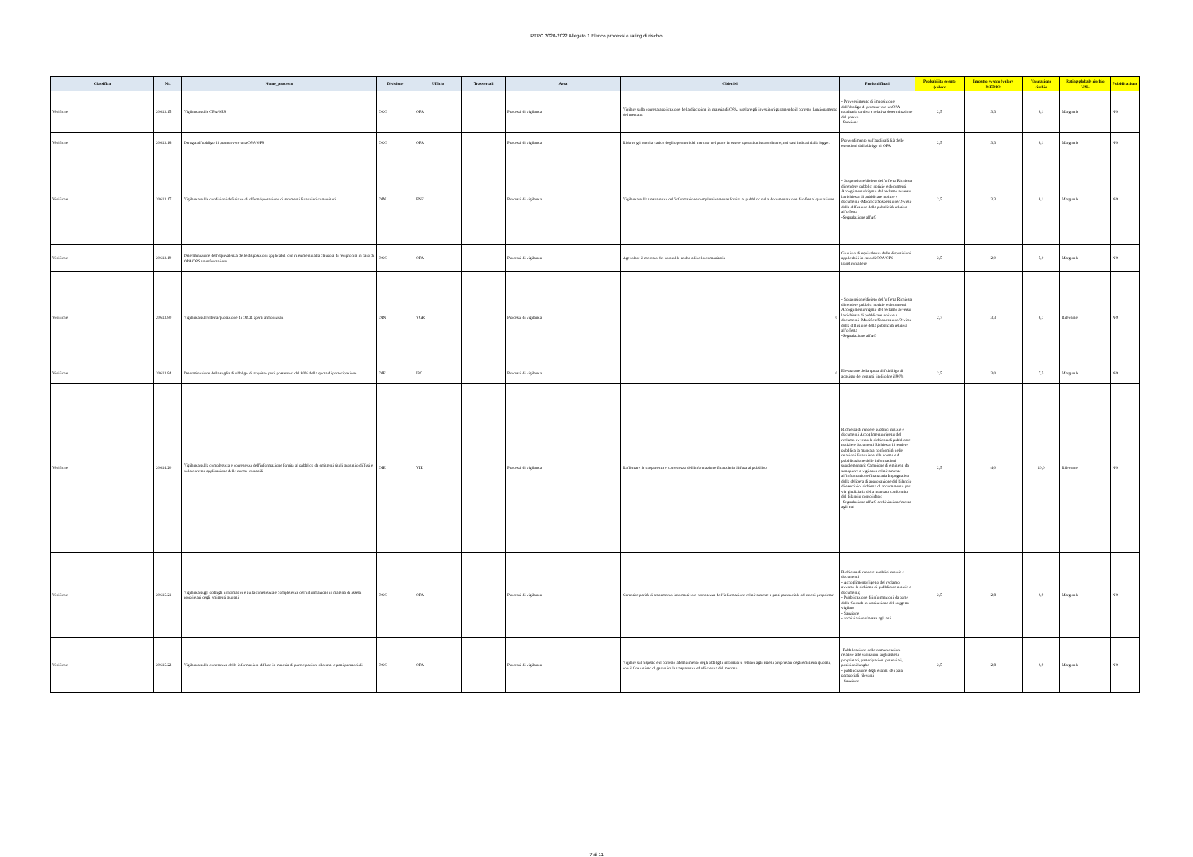PTPC 2020-2022 Allegato 1 Elenco processi e rating di rischio
| Classifica | Nr. | Nome_processo | Divisione | Ufficio | Trasversali | Area | Obiettivi | Prodotti finali | Probabilità evento (valore | Impatto evento (valore MEDIO | Valutazione rischio | Rating globale rischio VAL | Pubblicazione |
| --- | --- | --- | --- | --- | --- | --- | --- | --- | --- | --- | --- | --- | --- |
| Verifiche | 20613.15 | Vigilanza sulle OPA/OPS | DCG | OPA | | Processi di vigilanza | Vigilare sulla corretta applicazione della disciplina in materia di OPA, tutelare gli investitori garantendo il corretto funzionamento del mercato. | - Provvedimento di imposizione dell'obbligo di promuovere un'OPA totalitaria tardiva e relativa determinazione del prezzo -Sanzione | 2,5 | 3,3 | 8,1 | Marginale | NO |
| Verifiche | 20613.16 | Deroga all'obbligo di promuovere una OPA/OPS | DCG | OPA | | Processi di vigilanza | Ridurre gli oneri a carico degli operatori del mercato nel porre in essere operazioni straordinarie, nei casi indicati dalla legge. | Provvedimento sull'applicabilità delle esenzioni dall'obbligo di OPA | 2,5 | 3,3 | 8,1 | Marginale | NO |
| Verifiche | 20613.17 | Vigilanza sulle condizioni definitive di offerta/quotazione di strumenti finanziari comunitari | DIN | PNE | | Processi di vigilanza | Vigilanza sulla trasparenza dell'informazione complessivamente fornita al pubblico nella documentazione di offerta/ quotazione | - Sospensione/divieto dell'offerta Richiesta di rendere pubblici notizie e documenti Accoglimento/rigetto del reclamo avverso la richiesta di pubblicare notizie e documenti -Modifica/Sospensione/Divieto della diffusione della pubblicità relativa all'offerta -Segnalazione all'AG | 2,5 | 3,3 | 8,1 | Marginale | NO |
| Verifiche | 20613.19 | Determinazione dell'equivalenza delle disposizioni applicabili con riferimento alla clausola di reciprocità in caso di OPA/OPS transfrontaliere. | DCG | OPA | | Processi di vigilanza | Agevolare il mercato del controllo anche a livello comunitario | Giudizio di equivalenza delle disposizioni applicabili in caso di OPA/OPS transfrontaliere | 2,5 | 2,0 | 5,0 | Marginale | NO |
| Verifiche | 20613.80 | Vigilanza sull'offerta/quotazione di OICR aperti armonizzati | DIN | VGR | | Processi di vigilanza | 0 | - Sospensione/divieto dell'offerta Richiesta di rendere pubblici notizie e documenti Accoglimento/rigetto del reclamo avverso la richiesta di pubblicare notizie e documenti -Modifica/Sospensione/Divieto della diffusione della pubblicità relativa all'offerta -Segnalazione all'AG | 2,7 | 3,3 | 8,7 | Rilevante | NO |
| Verifiche | 20613.84 | Determinazione della soglia di obbligo di acquisto per i possessori del 90% della quota di partecipazione | DIE | IPO | | Processi di vigilanza | 0 | Elevazione della quota di l'obbligo di acquisto dei restanti titoli oltre il 90% | 2,5 | 3,0 | 7,5 | Marginale | NO |
| Verifiche | 20614.20 | Vigilanza sulla completezza e correttezza dell'informazione fornita al pubblico da emittenti titoli quotati o diffusi e sulla corretta applicazione delle norme contabili | DIE | VIE | | Processi di vigilanza | Rafforzare la trasparenza e correttezza dell'informazione finanziaria diffusa al pubblico | Richiesta di rendere pubblici notizie e documenti Accoglimento/rigetto del reclamo avverso la richiesta di pubblicare notizie e documenti Richiesta di rendere pubblica la mancata conformità delle relazioni finanziarie alle norme e di pubblicazione delle informazioni supplementari; Campione di emittenti da sottoporre a vigilanza relativamente all'informazione finanziaria Impugnativa della delibera di approvazione del bilancio di esercizio/ richiesta di accertamento per via giudiziaria della mancata conformità del bilancio consolidato; -Segnalazione all'AG archiviazione/messa agli atti | 2,5 | 4,0 | 10,0 | Rilevante | NO |
| Verifiche | 20615.21 | Vigilanza sugli obblighi informativi e sulla correttezza e completezza dell'informazione in materia di assetti proprietari degli emittenti quotati | DCG | OPA | | Processi di vigilanza | Garantire parità di trattamento informativo e correttezza dell'informazione relativamente a patti parasociale ed assetti proprietari | Richiesta di rendere pubblici notizie e documenti - Accoglimento/rigetto del reclamo avverso la richiesta di pubblicare notizie e documenti; - Pubblicazione di informazioni da parte della Consob in sostituzione del soggetto vigilato - Sanzione - archiviazione/messa agli atti | 2,5 | 2,8 | 6,9 | Marginale | NO |
| Verifiche | 20615.22 | Vigilanza sulla correttezza delle informazioni diffuse in materia di partecipazioni rilevanti e patti parasociali | DCG | OPA | | Processi di vigilanza | Vigilare sul rispetto e il corretto adempimento degli obblighi informativi relativi agli assetti proprietari degli emittenti quotati, con il fine ultimo di garantire la trasparenza ed efficienza del mercato. | -Pubblicazione delle comunicazioni relative alle variazioni sugli assetti proprietari, partecipazioni potenziali, posizioni lunghe - pubblicazione degli estratti dei patti parasociali rilevanti - Sanzione | 2,5 | 2,8 | 6,9 | Marginale | NO |
7 di 11